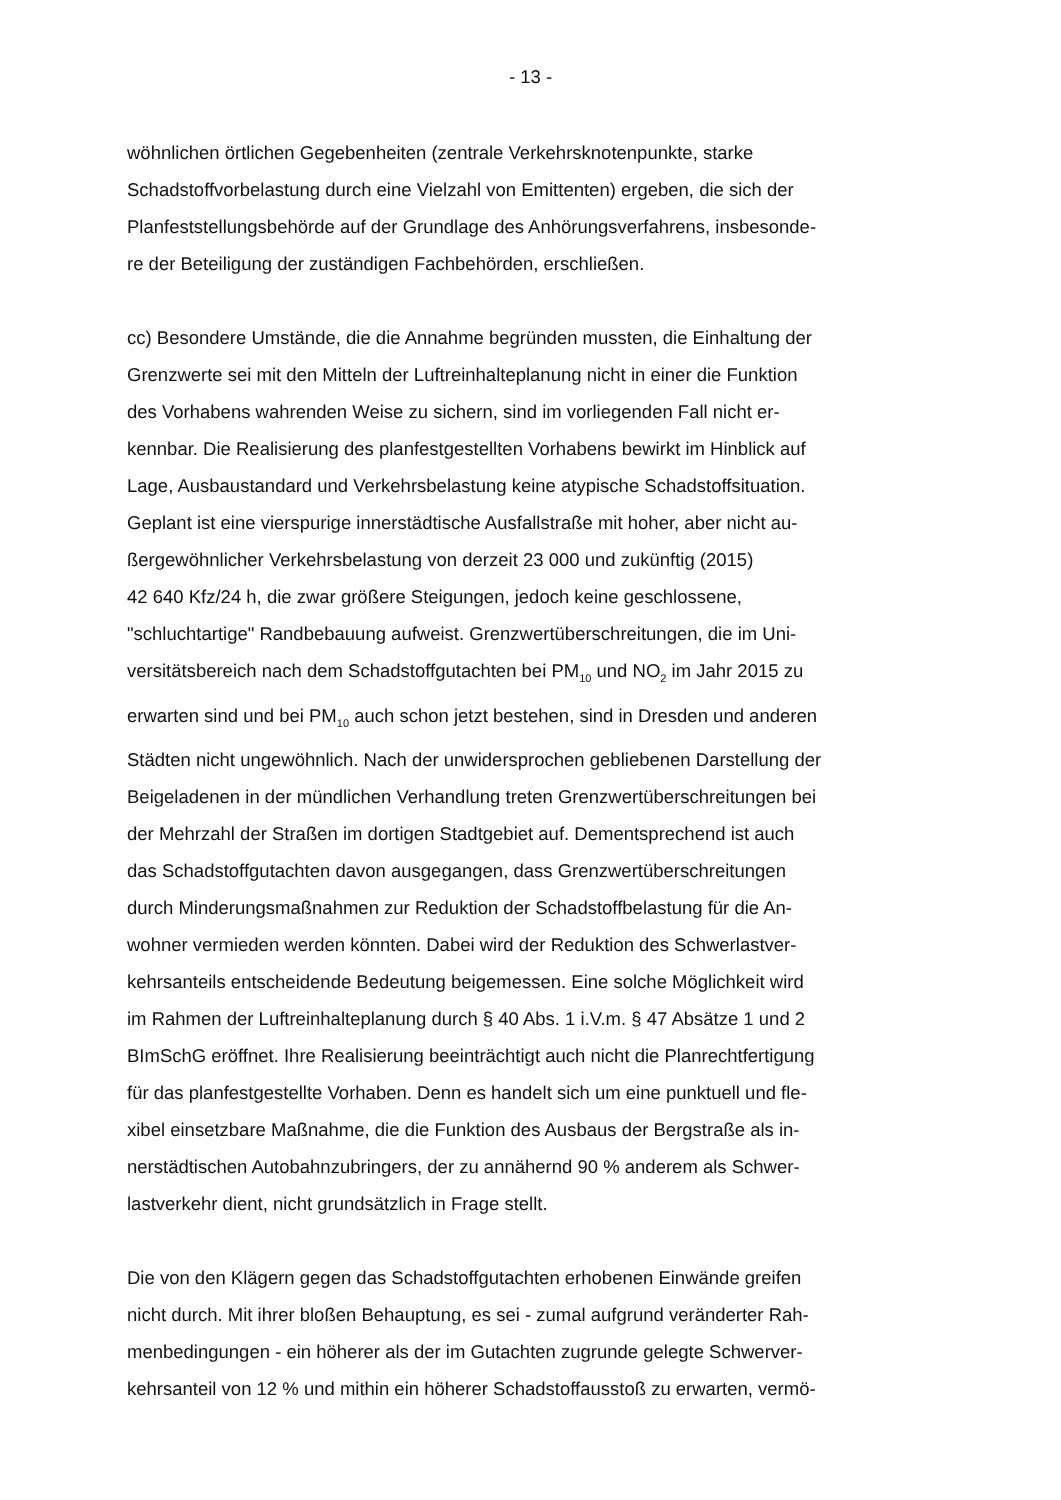- 13 -
wöhnlichen örtlichen Gegebenheiten (zentrale Verkehrsknotenpunkte, starke
Schadstoffvorbelastung durch eine Vielzahl von Emittenten) ergeben, die sich der
Planfeststellungsbehörde auf der Grundlage des Anhörungsverfahrens, insbesonde-
re der Beteiligung der zuständigen Fachbehörden, erschließen.
cc) Besondere Umstände, die die Annahme begründen mussten, die Einhaltung der
Grenzwerte sei mit den Mitteln der Luftreinhalteplanung nicht in einer die Funktion
des Vorhabens wahrenden Weise zu sichern, sind im vorliegenden Fall nicht er-
kennbar. Die Realisierung des planfestgestellten Vorhabens bewirkt im Hinblick auf
Lage, Ausbaustandard und Verkehrsbelastung keine atypische Schadstoffsituation.
Geplant ist eine vierspurige innerstädtische Ausfallstraße mit hoher, aber nicht au-
ßergewöhnlicher Verkehrsbelastung von derzeit 23 000 und zukünftig (2015)
42 640 Kfz/24 h, die zwar größere Steigungen, jedoch keine geschlossene,
"schluchtartige" Randbebauung aufweist. Grenzwertüberschreitungen, die im Uni-
versitätsbereich nach dem Schadstoffgutachten bei PM<sub>10</sub> und NO<sub>2</sub> im Jahr 2015 zu
erwarten sind und bei PM<sub>10</sub> auch schon jetzt bestehen, sind in Dresden und anderen
Städten nicht ungewöhnlich. Nach der unwidersprochen gebliebenen Darstellung der
Beigeladenen in der mündlichen Verhandlung treten Grenzwertüberschreitungen bei
der Mehrzahl der Straßen im dortigen Stadtgebiet auf. Dementsprechend ist auch
das Schadstoffgutachten davon ausgegangen, dass Grenzwertüberschreitungen
durch Minderungsmaßnahmen zur Reduktion der Schadstoffbelastung für die An-
wohner vermieden werden könnten. Dabei wird der Reduktion des Schwerlastver-
kehrsanteils entscheidende Bedeutung beigemessen. Eine solche Möglichkeit wird
im Rahmen der Luftreinhalteplanung durch § 40 Abs. 1 i.V.m. § 47 Absätze 1 und 2
BImSchG eröffnet. Ihre Realisierung beeinträchtigt auch nicht die Planrechtfertigung
für das planfestgestellte Vorhaben. Denn es handelt sich um eine punktuell und fle-
xibel einsetzbare Maßnahme, die die Funktion des Ausbaus der Bergstraße als in-
nerstädtischen Autobahnzubringers, der zu annähernd 90 % anderem als Schwer-
lastverkehr dient, nicht grundsätzlich in Frage stellt.
Die von den Klägern gegen das Schadstoffgutachten erhobenen Einwände greifen
nicht durch. Mit ihrer bloßen Behauptung, es sei - zumal aufgrund veränderter Rah-
menbedingungen - ein höherer als der im Gutachten zugrunde gelegte Schwerver-
kehrsanteil von 12 % und mithin ein höherer Schadstoffausstoß zu erwarten, vermö-